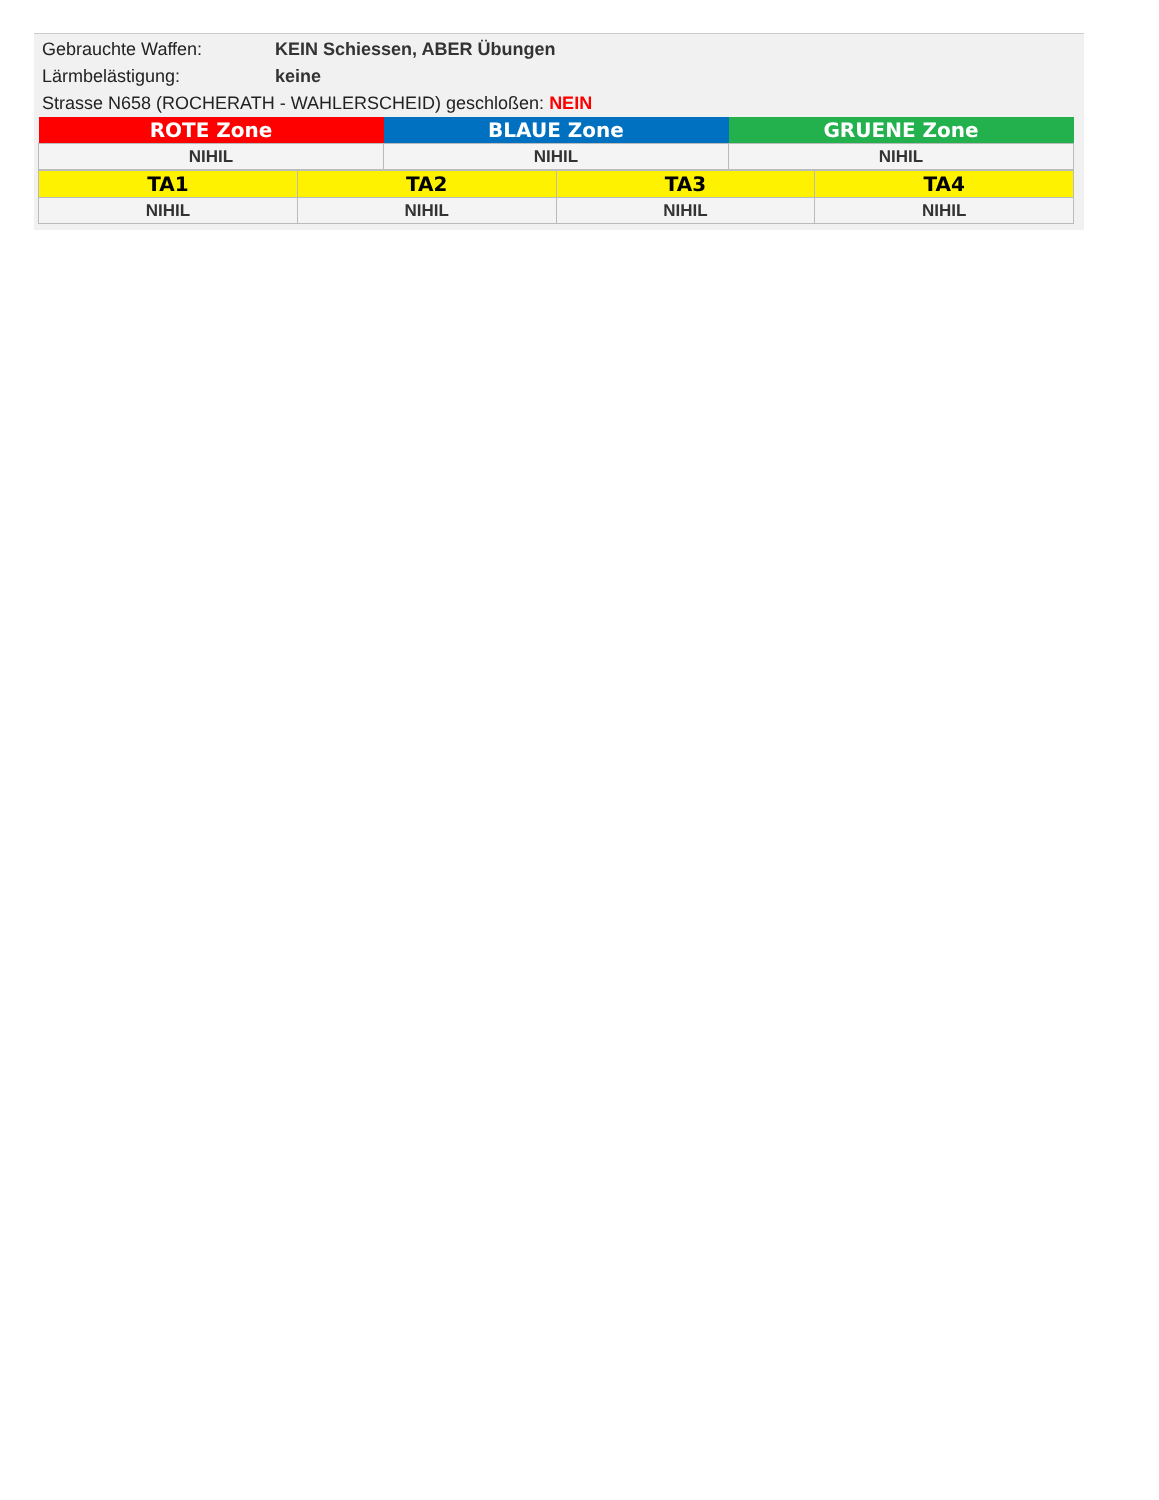Gebrauchte Waffen: KEIN Schiessen, ABER Übungen
Lärmbelästigung: keine
Strasse N658 (ROCHERATH - WAHLERSCHEID) geschloßen: NEIN
| ROTE Zone | BLAUE Zone | GRUENE Zone |
| --- | --- | --- |
| NIHIL | NIHIL | NIHIL |
| TA1 | TA2 | TA3 | TA4 |
| --- | --- | --- | --- |
| NIHIL | NIHIL | NIHIL | NIHIL |